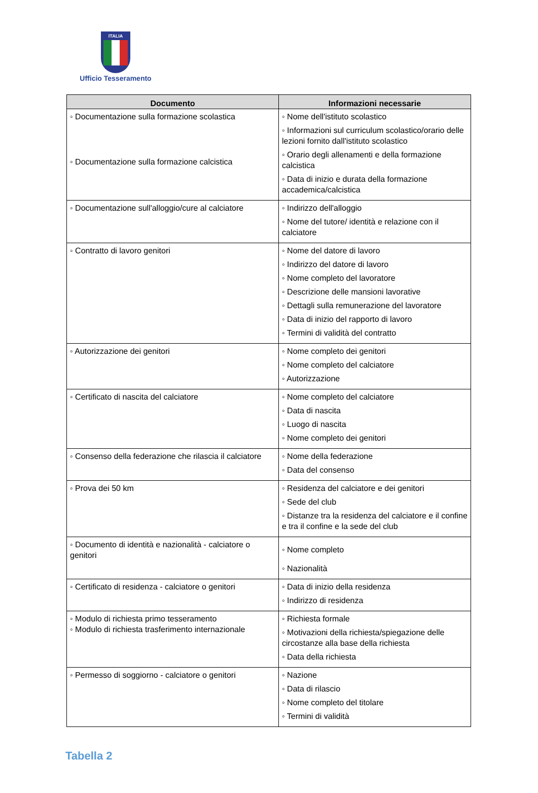ITALIA
Ufficio Tesseramento
| Documento | Informazioni necessarie |
| --- | --- |
| ◦ Documentazione sulla formazione scolastica ◦ Documentazione sulla formazione calcistica | ◦ Nome dell'istituto scolastico ◦ Informazioni sul curriculum scolastico/orario delle lezioni fornito dall'istituto scolastico ◦ Orario degli allenamenti e della formazione calcistica ◦ Data di inizio e durata della formazione accademica/calcistica |
| ◦ Documentazione sull'alloggio/cure al calciatore | ◦ Indirizzo dell'alloggio ◦ Nome del tutore/ identità e relazione con il calciatore |
| ◦ Contratto di lavoro genitori | ◦ Nome del datore di lavoro ◦ Indirizzo del datore di lavoro ◦ Nome completo del lavoratore ◦ Descrizione delle mansioni lavorative ◦ Dettagli sulla remunerazione del lavoratore ◦ Data di inizio del rapporto di lavoro ◦ Termini di validità del contratto |
| ◦ Autorizzazione dei genitori | ◦ Nome completo dei genitori ◦ Nome completo del calciatore ◦ Autorizzazione |
| ◦ Certificato di nascita del calciatore | ◦ Nome completo del calciatore ◦ Data di nascita ◦ Luogo di nascita ◦ Nome completo dei genitori |
| ◦ Consenso della federazione che rilascia il calciatore | ◦ Nome della federazione ◦ Data del consenso |
| ◦ Prova dei 50 km | ◦ Residenza del calciatore e dei genitori ◦ Sede del club ◦ Distanze tra la residenza del calciatore e il confine e tra il confine e la sede del club |
| ◦ Documento di identità e nazionalità - calciatore o genitori | ◦ Nome completo ◦ Nazionalità |
| ◦ Certificato di residenza - calciatore o genitori | ◦ Data di inizio della residenza ◦ Indirizzo di residenza |
| ◦ Modulo di richiesta primo tesseramento ◦ Modulo di richiesta trasferimento internazionale | ◦ Richiesta formale ◦ Motivazioni della richiesta/spiegazione delle circostanze alla base della richiesta ◦ Data della richiesta |
| ◦ Permesso di soggiorno - calciatore o genitori | ◦ Nazione ◦ Data di rilascio ◦ Nome completo del titolare ◦ Termini di validità |
Tabella 2